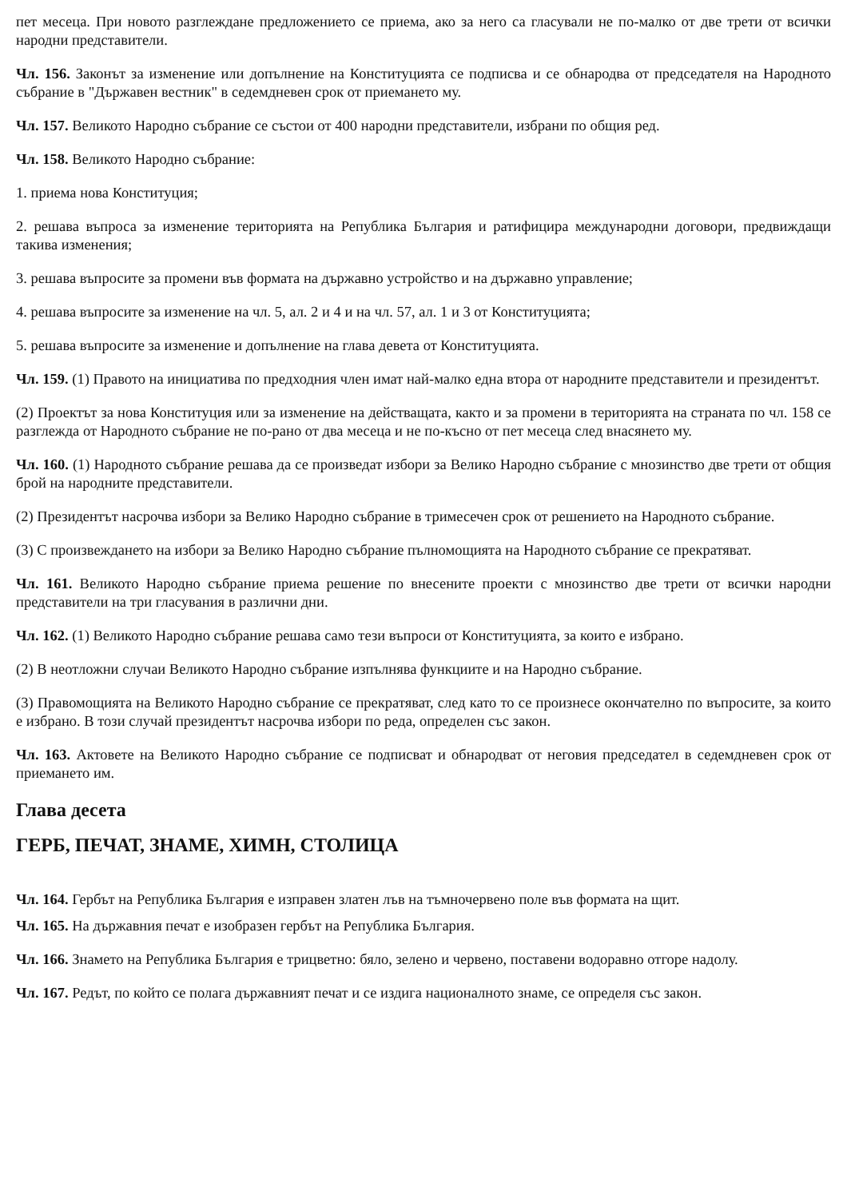пет месеца. При новото разглеждане предложението се приема, ако за него са гласували не по-малко от две трети от всички народни представители.
Чл. 156. Законът за изменение или допълнение на Конституцията се подписва и се обнародва от председателя на Народното събрание в "Държавен вестник" в седемдневен срок от приемането му.
Чл. 157. Великото Народно събрание се състои от 400 народни представители, избрани по общия ред.
Чл. 158. Великото Народно събрание:
1. приема нова Конституция;
2. решава въпроса за изменение територията на Република България и ратифицира международни договори, предвиждащи такива изменения;
3. решава въпросите за промени във формата на държавно устройство и на държавно управление;
4. решава въпросите за изменение на чл. 5, ал. 2 и 4 и на чл. 57, ал. 1 и 3 от Конституцията;
5. решава въпросите за изменение и допълнение на глава девета от Конституцията.
Чл. 159. (1) Правото на инициатива по предходния член имат най-малко една втора от народните представители и президентът.
(2) Проектът за нова Конституция или за изменение на действащата, както и за промени в територията на страната по чл. 158 се разглежда от Народното събрание не по-рано от два месеца и не по-късно от пет месеца след внасянето му.
Чл. 160. (1) Народното събрание решава да се произведат избори за Велико Народно събрание с мнозинство две трети от общия брой на народните представители.
(2) Президентът насрочва избори за Велико Народно събрание в тримесечен срок от решението на Народното събрание.
(3) С произвеждането на избори за Велико Народно събрание пълномощията на Народното събрание се прекратяват.
Чл. 161. Великото Народно събрание приема решение по внесените проекти с мнозинство две трети от всички народни представители на три гласувания в различни дни.
Чл. 162. (1) Великото Народно събрание решава само тези въпроси от Конституцията, за които е избрано.
(2) В неотложни случаи Великото Народно събрание изпълнява функциите и на Народно събрание.
(3) Правомощията на Великото Народно събрание се прекратяват, след като то се произнесе окончателно по въпросите, за които е избрано. В този случай президентът насрочва избори по реда, определен със закон.
Чл. 163. Актовете на Великото Народно събрание се подписват и обнародват от неговия председател в седемдневен срок от приемането им.
Глава десета
ГЕРБ, ПЕЧАТ, ЗНАМЕ, ХИМН, СТОЛИЦА
Чл. 164. Гербът на Република България е изправен златен лъв на тъмночервено поле във формата на щит.
Чл. 165. На държавния печат е изобразен гербът на Република България.
Чл. 166. Знамето на Република България е трицветно: бяло, зелено и червено, поставени водоравно отгоре надолу.
Чл. 167. Редът, по който се полага държавният печат и се издига националното знаме, се определя със закон.